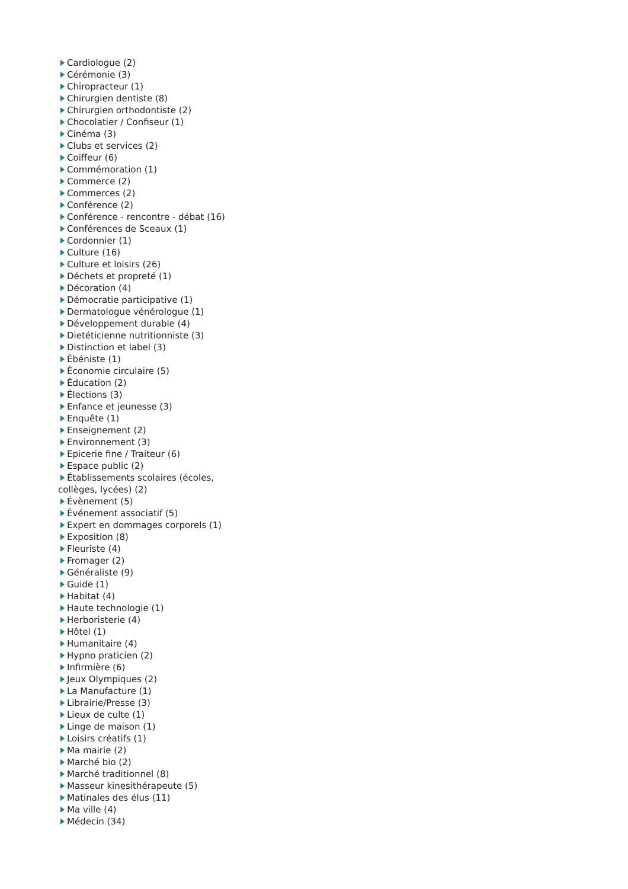Cardiologue (2)
Cérémonie (3)
Chiropracteur (1)
Chirurgien dentiste (8)
Chirurgien orthodontiste (2)
Chocolatier / Confiseur (1)
Cinéma (3)
Clubs et services (2)
Coiffeur (6)
Commémoration (1)
Commerce (2)
Commerces (2)
Conférence (2)
Conférence - rencontre - débat (16)
Conférences de Sceaux (1)
Cordonnier (1)
Culture (16)
Culture et loisirs (26)
Déchets et propreté (1)
Décoration (4)
Démocratie participative (1)
Dermatologue vénérologue (1)
Développement durable (4)
Dietéticienne nutritionniste (3)
Distinction et label (3)
Ébéniste (1)
Économie circulaire (5)
Éducation (2)
Élections (3)
Enfance et jeunesse (3)
Enquête (1)
Enseignement (2)
Environnement (3)
Epicerie fine / Traiteur (6)
Espace public (2)
Établissements scolaires (écoles, collèges, lycées) (2)
Évènement (5)
Événement associatif (5)
Expert en dommages corporels (1)
Exposition (8)
Fleuriste (4)
Fromager (2)
Généraliste (9)
Guide (1)
Habitat (4)
Haute technologie (1)
Herboristerie (4)
Hôtel (1)
Humanitaire (4)
Hypno praticien (2)
Infirmière (6)
Jeux Olympiques (2)
La Manufacture (1)
Librairie/Presse (3)
Lieux de culte (1)
Linge de maison (1)
Loisirs créatifs (1)
Ma mairie (2)
Marché bio (2)
Marché traditionnel (8)
Masseur kinesithérapeute (5)
Matinales des élus (11)
Ma ville (4)
Médecin (34)